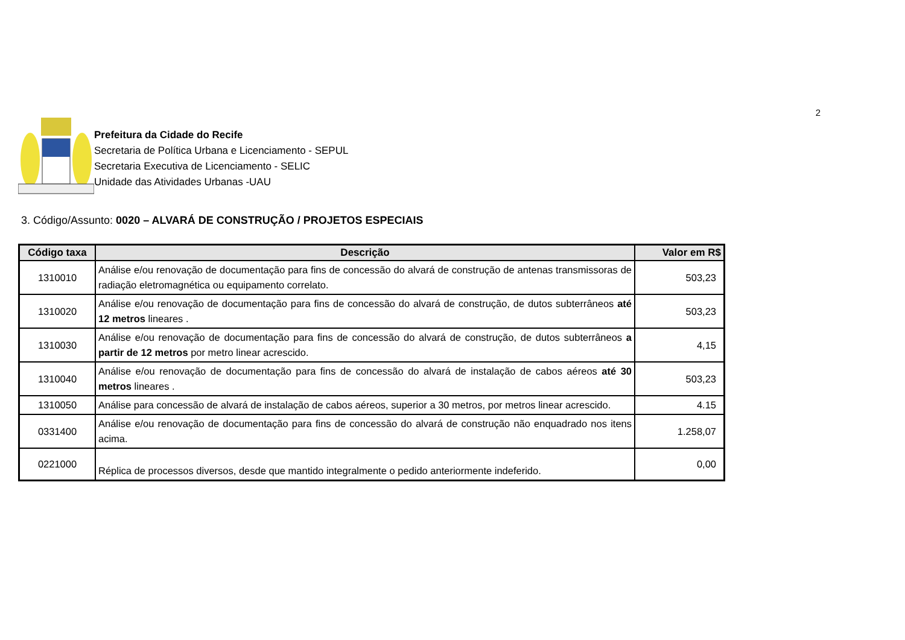2
Prefeitura da Cidade do Recife
Secretaria de Política Urbana e Licenciamento - SEPUL
Secretaria Executiva de Licenciamento - SELIC
Unidade das Atividades Urbanas -UAU
3. Código/Assunto: 0020 – ALVARÁ DE CONSTRUÇÃO / PROJETOS ESPECIAIS
| Código taxa | Descrição | Valor em R$ |
| --- | --- | --- |
| 1310010 | Análise e/ou renovação de documentação para fins de concessão do alvará de construção de antenas transmissoras de radiação eletromagnética ou equipamento correlato. | 503,23 |
| 1310020 | Análise e/ou renovação de documentação para fins de concessão do alvará de construção, de dutos subterrâneos até 12 metros lineares . | 503,23 |
| 1310030 | Análise e/ou renovação de documentação para fins de concessão do alvará de construção, de dutos subterrâneos a partir de 12 metros por metro linear acrescido. | 4,15 |
| 1310040 | Análise e/ou renovação de documentação para fins de concessão do alvará de instalação de cabos aéreos até 30 metros lineares . | 503,23 |
| 1310050 | Análise para concessão de alvará de instalação de cabos aéreos, superior a 30 metros, por metros linear acrescido. | 4.15 |
| 0331400 | Análise e/ou renovação de documentação para fins de concessão do alvará de construção não enquadrado nos itens acima. | 1.258,07 |
| 0221000 | Réplica de processos diversos, desde que mantido integralmente o pedido anteriormente indeferido. | 0,00 |